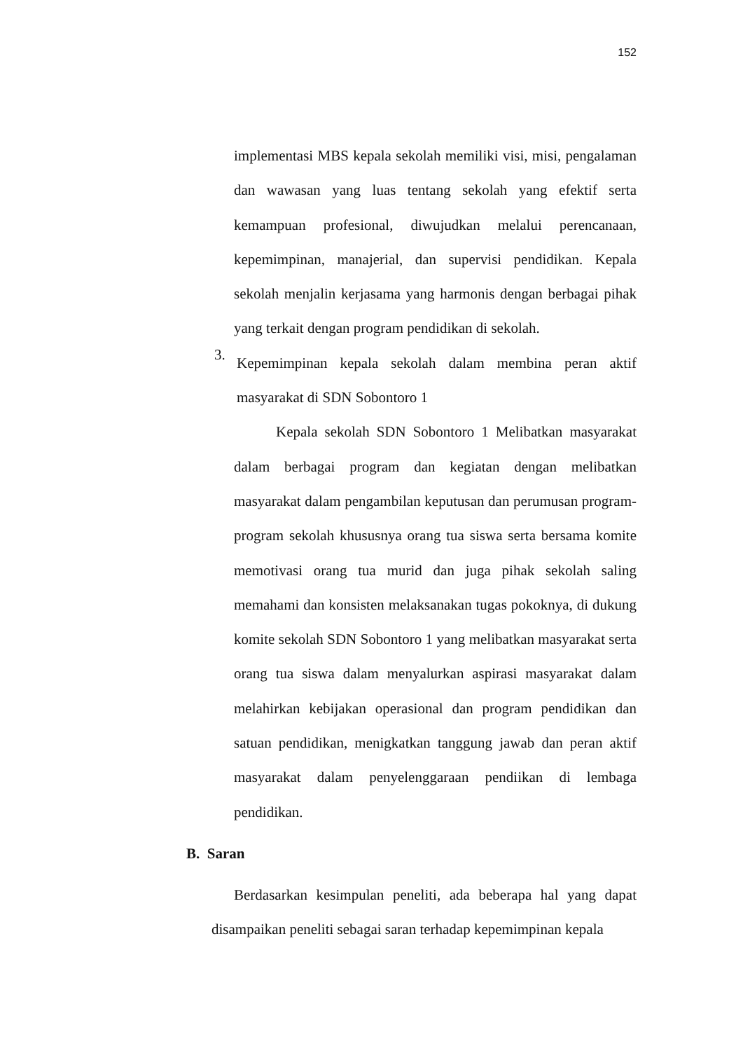152
implementasi MBS kepala sekolah memiliki visi, misi, pengalaman dan wawasan yang luas tentang sekolah yang efektif serta kemampuan profesional, diwujudkan melalui perencanaan, kepemimpinan, manajerial, dan supervisi pendidikan. Kepala sekolah menjalin kerjasama yang harmonis dengan berbagai pihak yang terkait dengan program pendidikan di sekolah.
3.
Kepemimpinan kepala sekolah dalam membina peran aktif masyarakat di SDN Sobontoro 1
Kepala sekolah SDN Sobontoro 1 Melibatkan masyarakat dalam berbagai program dan kegiatan dengan melibatkan masyarakat dalam pengambilan keputusan dan perumusan program-program sekolah khususnya orang tua siswa serta bersama komite memotivasi orang tua murid dan juga pihak sekolah saling memahami dan konsisten melaksanakan tugas pokoknya, di dukung komite sekolah SDN Sobontoro 1 yang melibatkan masyarakat serta orang tua siswa dalam menyalurkan aspirasi masyarakat dalam melahirkan kebijakan operasional dan program pendidikan dan satuan pendidikan, menigkatkan tanggung jawab dan peran aktif masyarakat dalam penyelenggaraan pendiikan di lembaga pendidikan.
B. Saran
Berdasarkan kesimpulan peneliti, ada beberapa hal yang dapat disampaikan peneliti sebagai saran terhadap kepemimpinan kepala